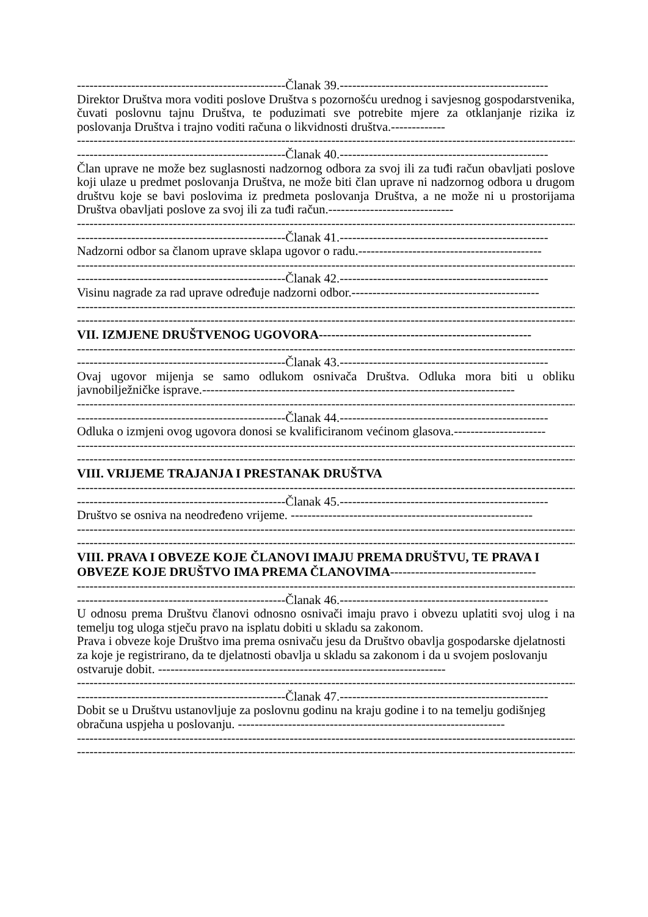--------------------------------------------------Članak 39.--------------------------------------------------
Direktor Društva mora voditi poslove Društva s pozornošću urednog i savjesnog gospodarstvenika, čuvati poslovnu tajnu Društva, te poduzimati sve potrebite mjere za otklanjanje rizika iz poslovanja Društva i trajno voditi računa o likvidnosti društva.-------------
----------------------------------------------------------------------------------------------------------------------------------
--------------------------------------------------Članak 40.--------------------------------------------------
Član uprave ne može bez suglasnosti nadzornog odbora za svoj ili za tuđi račun obavljati poslove koji ulaze u predmet poslovanja Društva, ne može biti član uprave ni nadzornog odbora u drugom društvu koje se bavi poslovima iz predmeta poslovanja Društva, a ne može ni u prostorijama Društva obavljati poslove za svoj ili za tuđi račun.------------------------------
----------------------------------------------------------------------------------------------------------------------------------
--------------------------------------------------Članak 41.--------------------------------------------------
Nadzorni odbor sa članom uprave sklapa ugovor o radu.--------------------------------------------
----------------------------------------------------------------------------------------------------------------------------------
--------------------------------------------------Članak 42.--------------------------------------------------
Visinu nagrade za rad uprave određuje nadzorni odbor.---------------------------------------------
----------------------------------------------------------------------------------------------------------------------------------
----------------------------------------------------------------------------------------------------------------------------------
VII. IZMJENE DRUŠTVENOG UGOVORA---------------------------------------------------
----------------------------------------------------------------------------------------------------------------------------------
--------------------------------------------------Članak 43.--------------------------------------------------
Ovaj ugovor mijenja se samo odlukom osnivača Društva. Odluka mora biti u obliku javnobilježničke isprave.---------------------------------------------------------------------------
----------------------------------------------------------------------------------------------------------------------------------
--------------------------------------------------Članak 44.--------------------------------------------------
Odluka o izmjeni ovog ugovora donosi se kvalificiranom većinom glasova.----------------------
----------------------------------------------------------------------------------------------------------------------------------
----------------------------------------------------------------------------------------------------------------------------------
VIII. VRIJEME TRAJANJA I PRESTANAK DRUŠTVA
----------------------------------------------------------------------------------------------------------------------------------
--------------------------------------------------Članak 45.--------------------------------------------------
Društvo se osniva na neodređeno vrijeme. ----------------------------------------------------------
----------------------------------------------------------------------------------------------------------------------------------
----------------------------------------------------------------------------------------------------------------------------------
VIII. PRAVA I OBVEZE KOJE ČLANOVI IMAJU PREMA DRUŠTVU, TE PRAVA I OBVEZE KOJE DRUŠTVO IMA PREMA ČLANOVIMA-----------------------------------
----------------------------------------------------------------------------------------------------------------------------------
--------------------------------------------------Članak 46.--------------------------------------------------
U odnosu prema Društvu članovi odnosno osnivači imaju pravo i obvezu uplatiti svoj ulog i na temelju tog uloga stječu pravo na isplatu dobiti u skladu sa zakonom.
Prava i obveze koje Društvo ima prema osnivaču jesu da Društvo obavlja gospodarske djelatnosti za koje je registrirano, da te djelatnosti obavlja u skladu sa zakonom i da u svojem poslovanju ostvaruje dobit. ---------------------------------------------------------------------
----------------------------------------------------------------------------------------------------------------------------------
--------------------------------------------------Članak 47.--------------------------------------------------
Dobit se u Društvu ustanovljuje za poslovnu godinu na kraju godine i to na temelju godišnjeg obračuna uspjeha u poslovanju. ----------------------------------------------------------------
----------------------------------------------------------------------------------------------------------------------------------
----------------------------------------------------------------------------------------------------------------------------------